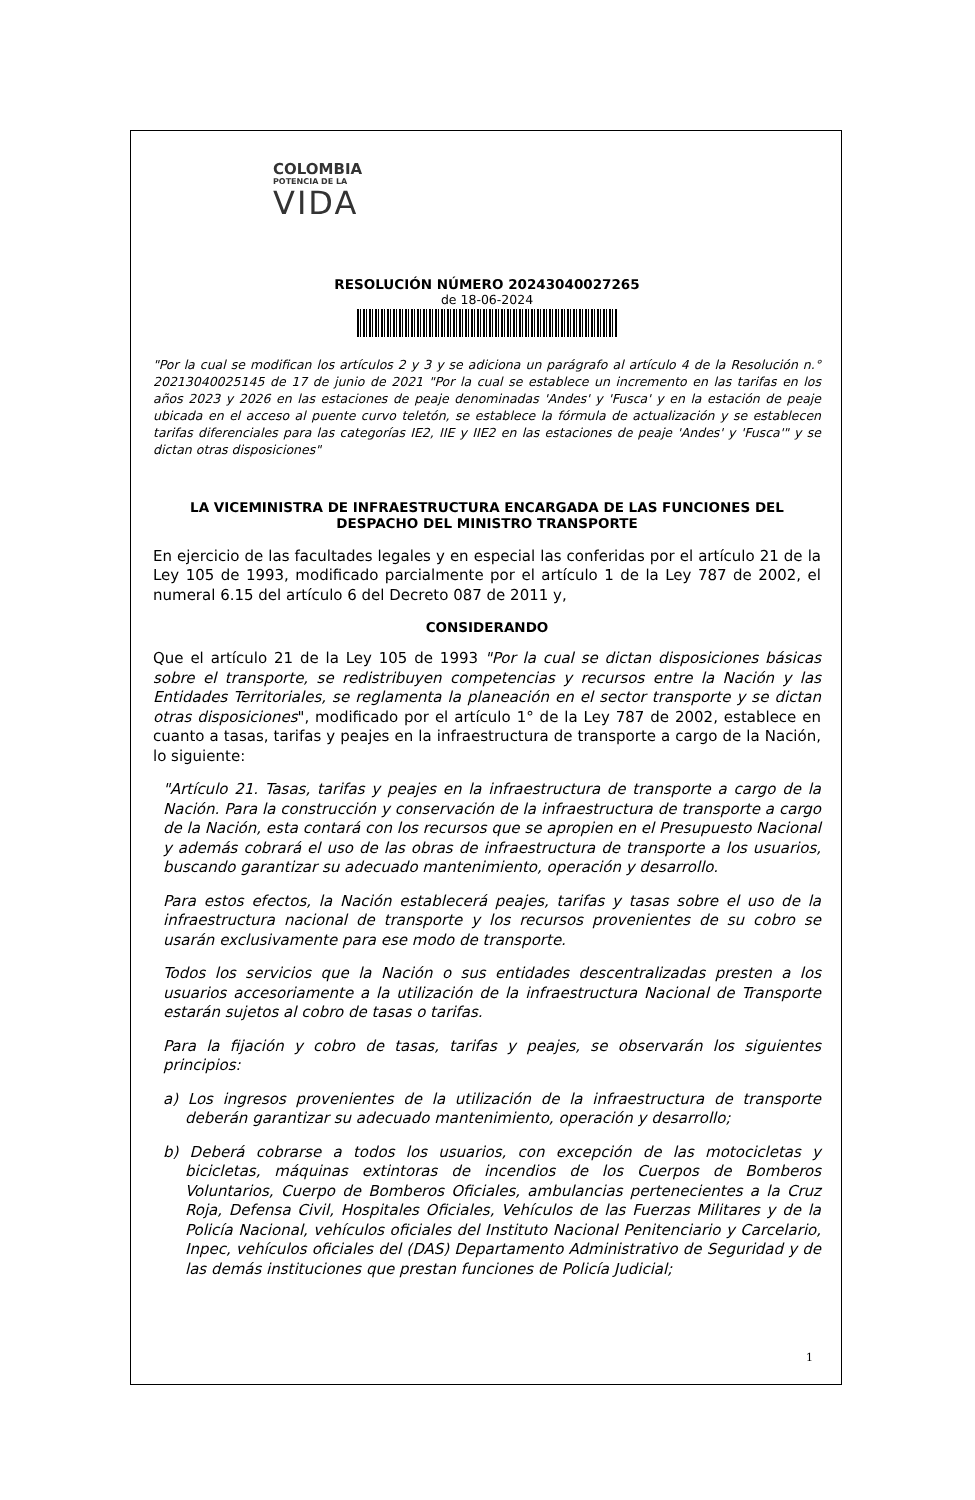COLOMBIA
POTENCIA DE LA
VIDA
RESOLUCIÓN NÚMERO 20243040027265
de 18-06-2024
"Por la cual se modifican los artículos 2 y 3 y se adiciona un parágrafo al artículo 4 de la Resolución n.° 20213040025145 de 17 de junio de 2021 "Por la cual se establece un incremento en las tarifas en los años 2023 y 2026 en las estaciones de peaje denominadas 'Andes' y 'Fusca' y en la estación de peaje ubicada en el acceso al puente curvo teletón, se establece la fórmula de actualización y se establecen tarifas diferenciales para las categorías IE2, IIE y IIE2 en las estaciones de peaje 'Andes' y 'Fusca'" y se dictan otras disposiciones"
LA VICEMINISTRA DE INFRAESTRUCTURA ENCARGADA DE LAS FUNCIONES DEL DESPACHO DEL MINISTRO TRANSPORTE
En ejercicio de las facultades legales y en especial las conferidas por el artículo 21 de la Ley 105 de 1993, modificado parcialmente por el artículo 1 de la Ley 787 de 2002, el numeral 6.15 del artículo 6 del Decreto 087 de 2011 y,
CONSIDERANDO
Que el artículo 21 de la Ley 105 de 1993 "Por la cual se dictan disposiciones básicas sobre el transporte, se redistribuyen competencias y recursos entre la Nación y las Entidades Territoriales, se reglamenta la planeación en el sector transporte y se dictan otras disposiciones", modificado por el artículo 1° de la Ley 787 de 2002, establece en cuanto a tasas, tarifas y peajes en la infraestructura de transporte a cargo de la Nación, lo siguiente:
"Artículo 21. Tasas, tarifas y peajes en la infraestructura de transporte a cargo de la Nación. Para la construcción y conservación de la infraestructura de transporte a cargo de la Nación, esta contará con los recursos que se apropien en el Presupuesto Nacional y además cobrará el uso de las obras de infraestructura de transporte a los usuarios, buscando garantizar su adecuado mantenimiento, operación y desarrollo.
Para estos efectos, la Nación establecerá peajes, tarifas y tasas sobre el uso de la infraestructura nacional de transporte y los recursos provenientes de su cobro se usarán exclusivamente para ese modo de transporte.
Todos los servicios que la Nación o sus entidades descentralizadas presten a los usuarios accesoriamente a la utilización de la infraestructura Nacional de Transporte estarán sujetos al cobro de tasas o tarifas.
Para la fijación y cobro de tasas, tarifas y peajes, se observarán los siguientes principios:
a) Los ingresos provenientes de la utilización de la infraestructura de transporte deberán garantizar su adecuado mantenimiento, operación y desarrollo;
b) Deberá cobrarse a todos los usuarios, con excepción de las motocicletas y bicicletas, máquinas extintoras de incendios de los Cuerpos de Bomberos Voluntarios, Cuerpo de Bomberos Oficiales, ambulancias pertenecientes a la Cruz Roja, Defensa Civil, Hospitales Oficiales, Vehículos de las Fuerzas Militares y de la Policía Nacional, vehículos oficiales del Instituto Nacional Penitenciario y Carcelario, Inpec, vehículos oficiales del (DAS) Departamento Administrativo de Seguridad y de las demás instituciones que prestan funciones de Policía Judicial;
1